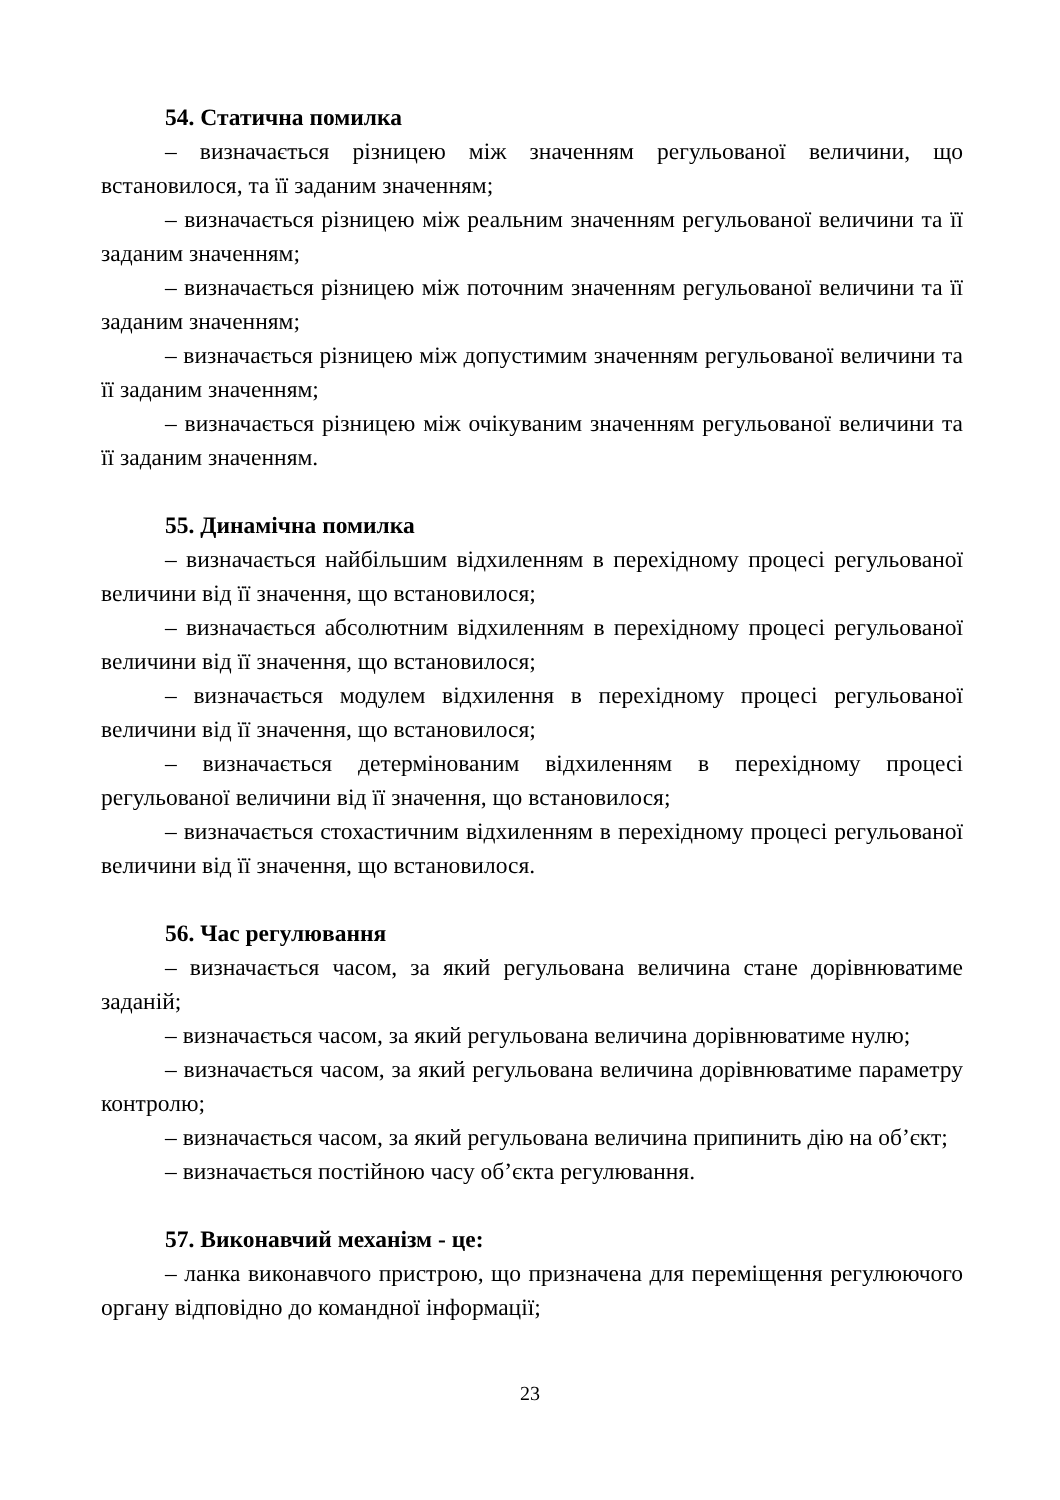54. Статична помилка
– визначається різницею між значенням регульованої величини, що встановилося, та її заданим значенням;
– визначається різницею між реальним значенням регульованої величини та її заданим значенням;
– визначається різницею між поточним значенням регульованої величини та її заданим значенням;
– визначається різницею між допустимим значенням регульованої величини та її заданим значенням;
– визначається різницею між очікуваним значенням регульованої величини та її заданим значенням.
55. Динамічна помилка
– визначається найбільшим відхиленням в перехідному процесі регульованої величини від її значення, що встановилося;
– визначається абсолютним відхиленням в перехідному процесі регульованої величини від її значення, що встановилося;
– визначається модулем відхилення в перехідному процесі регульованої величини від її значення, що встановилося;
– визначається детермінованим відхиленням в перехідному процесі регульованої величини від її значення, що встановилося;
– визначається стохастичним відхиленням в перехідному процесі регульованої величини від її значення, що встановилося.
56. Час регулювання
– визначається часом, за який регульована величина стане дорівнюватиме заданій;
– визначається часом, за який регульована величина дорівнюватиме нулю;
– визначається часом, за який регульована величина дорівнюватиме параметру контролю;
– визначається часом, за який регульована величина припинить дію на об’єкт;
– визначається постійною часу об’єкта регулювання.
57. Виконавчий механізм - це:
– ланка виконавчого пристрою, що призначена для переміщення регулюючого органу відповідно до командної інформації;
23